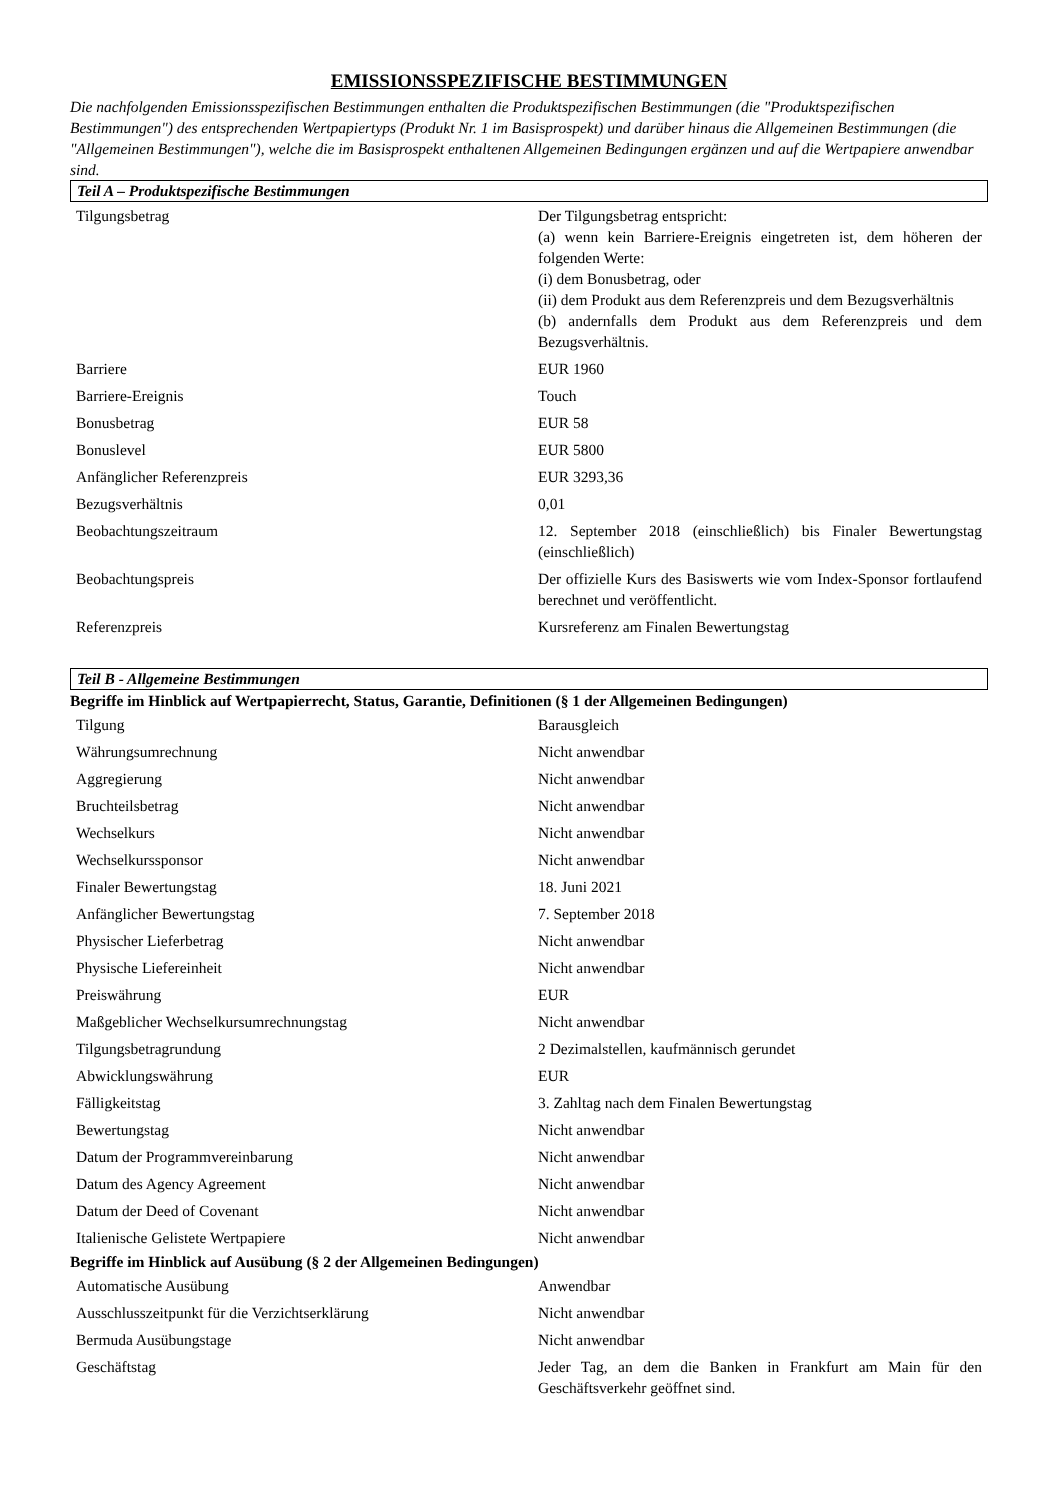EMISSIONSSPEZIFISCHE BESTIMMUNGEN
Die nachfolgenden Emissionsspezifischen Bestimmungen enthalten die Produktspezifischen Bestimmungen (die "Produktspezifischen Bestimmungen") des entsprechenden Wertpapiertyps (Produkt Nr. 1 im Basisprospekt) und darüber hinaus die Allgemeinen Bestimmungen (die "Allgemeinen Bestimmungen"), welche die im Basisprospekt enthaltenen Allgemeinen Bedingungen ergänzen und auf die Wertpapiere anwendbar sind.
Teil A – Produktspezifische Bestimmungen
| Tilgungsbetrag | Der Tilgungsbetrag entspricht: (a) wenn kein Barriere-Ereignis eingetreten ist, dem höheren der folgenden Werte: (i) dem Bonusbetrag, oder (ii) dem Produkt aus dem Referenzpreis und dem Bezugsverhältnis (b) andernfalls dem Produkt aus dem Referenzpreis und dem Bezugsverhältnis. |
| Barriere | EUR 1960 |
| Barriere-Ereignis | Touch |
| Bonusbetrag | EUR 58 |
| Bonuslevel | EUR 5800 |
| Anfänglicher Referenzpreis | EUR 3293,36 |
| Bezugsverhältnis | 0,01 |
| Beobachtungszeitraum | 12. September 2018 (einschließlich) bis Finaler Bewertungstag (einschließlich) |
| Beobachtungspreis | Der offizielle Kurs des Basiswerts wie vom Index-Sponsor fortlaufend berechnet und veröffentlicht. |
| Referenzpreis | Kursreferenz am Finalen Bewertungstag |
Teil B - Allgemeine Bestimmungen
Begriffe im Hinblick auf Wertpapierrecht, Status, Garantie, Definitionen (§ 1 der Allgemeinen Bedingungen)
| Tilgung | Barausgleich |
| Währungsumrechnung | Nicht anwendbar |
| Aggregierung | Nicht anwendbar |
| Bruchteilsbetrag | Nicht anwendbar |
| Wechselkurs | Nicht anwendbar |
| Wechselkurssponsor | Nicht anwendbar |
| Finaler Bewertungstag | 18. Juni 2021 |
| Anfänglicher Bewertungstag | 7. September 2018 |
| Physischer Lieferbetrag | Nicht anwendbar |
| Physische Liefereinheit | Nicht anwendbar |
| Preiswährung | EUR |
| Maßgeblicher Wechselkursumrechnungstag | Nicht anwendbar |
| Tilgungsbetragrundung | 2 Dezimalstellen, kaufmännisch gerundet |
| Abwicklungswährung | EUR |
| Fälligkeitstag | 3. Zahltag nach dem Finalen Bewertungstag |
| Bewertungstag | Nicht anwendbar |
| Datum der Programmvereinbarung | Nicht anwendbar |
| Datum des Agency Agreement | Nicht anwendbar |
| Datum der Deed of Covenant | Nicht anwendbar |
| Italienische Gelistete Wertpapiere | Nicht anwendbar |
Begriffe im Hinblick auf Ausübung (§ 2 der Allgemeinen Bedingungen)
| Automatische Ausübung | Anwendbar |
| Ausschlusszeitpunkt für die Verzichtserklärung | Nicht anwendbar |
| Bermuda Ausübungstage | Nicht anwendbar |
| Geschäftstag | Jeder Tag, an dem die Banken in Frankfurt am Main für den Geschäftsverkehr geöffnet sind. |